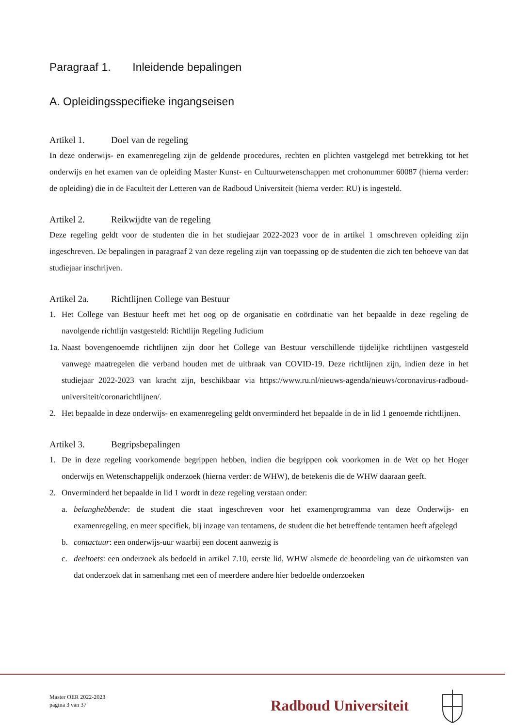Paragraaf 1. Inleidende bepalingen
A. Opleidingsspecifieke ingangseisen
Artikel 1. Doel van de regeling
In deze onderwijs- en examenregeling zijn de geldende procedures, rechten en plichten vastgelegd met betrekking tot het onderwijs en het examen van de opleiding Master Kunst- en Cultuurwetenschappen met crohonummer 60087 (hierna verder: de opleiding) die in de Faculteit der Letteren van de Radboud Universiteit (hierna verder: RU) is ingesteld.
Artikel 2. Reikwijdte van de regeling
Deze regeling geldt voor de studenten die in het studiejaar 2022-2023 voor de in artikel 1 omschreven opleiding zijn ingeschreven. De bepalingen in paragraaf 2 van deze regeling zijn van toepassing op de studenten die zich ten behoeve van dat studiejaar inschrijven.
Artikel 2a. Richtlijnen College van Bestuur
1. Het College van Bestuur heeft met het oog op de organisatie en coördinatie van het bepaalde in deze regeling de navolgende richtlijn vastgesteld: Richtlijn Regeling Judicium
1a.
Naast bovengenoemde richtlijnen zijn door het College van Bestuur verschillende tijdelijke richtlijnen vastgesteld vanwege maatregelen die verband houden met de uitbraak van COVID-19. Deze richtlijnen zijn, indien deze in het studiejaar 2022-2023 van kracht zijn, beschikbaar via https://www.ru.nl/nieuws-agenda/nieuws/coronavirus-radboud-universiteit/coronarichtlijnen/.
2. Het bepaalde in deze onderwijs- en examenregeling geldt onverminderd het bepaalde in de in lid 1 genoemde richtlijnen.
Artikel 3. Begripsbepalingen
1. De in deze regeling voorkomende begrippen hebben, indien die begrippen ook voorkomen in de Wet op het Hoger onderwijs en Wetenschappelijk onderzoek (hierna verder: de WHW), de betekenis die de WHW daaraan geeft.
2. Onverminderd het bepaalde in lid 1 wordt in deze regeling verstaan onder:
a. belanghebbende: de student die staat ingeschreven voor het examenprogramma van deze Onderwijs- en examenregeling, en meer specifiek, bij inzage van tentamens, de student die het betreffende tentamen heeft afgelegd
b. contactuur: een onderwijs-uur waarbij een docent aanwezig is
c. deeltoets: een onderzoek als bedoeld in artikel 7.10, eerste lid, WHW alsmede de beoordeling van de uitkomsten van dat onderzoek dat in samenhang met een of meerdere andere hier bedoelde onderzoeken
Master OER 2022-2023
pagina 3 van 37
Radboud Universiteit